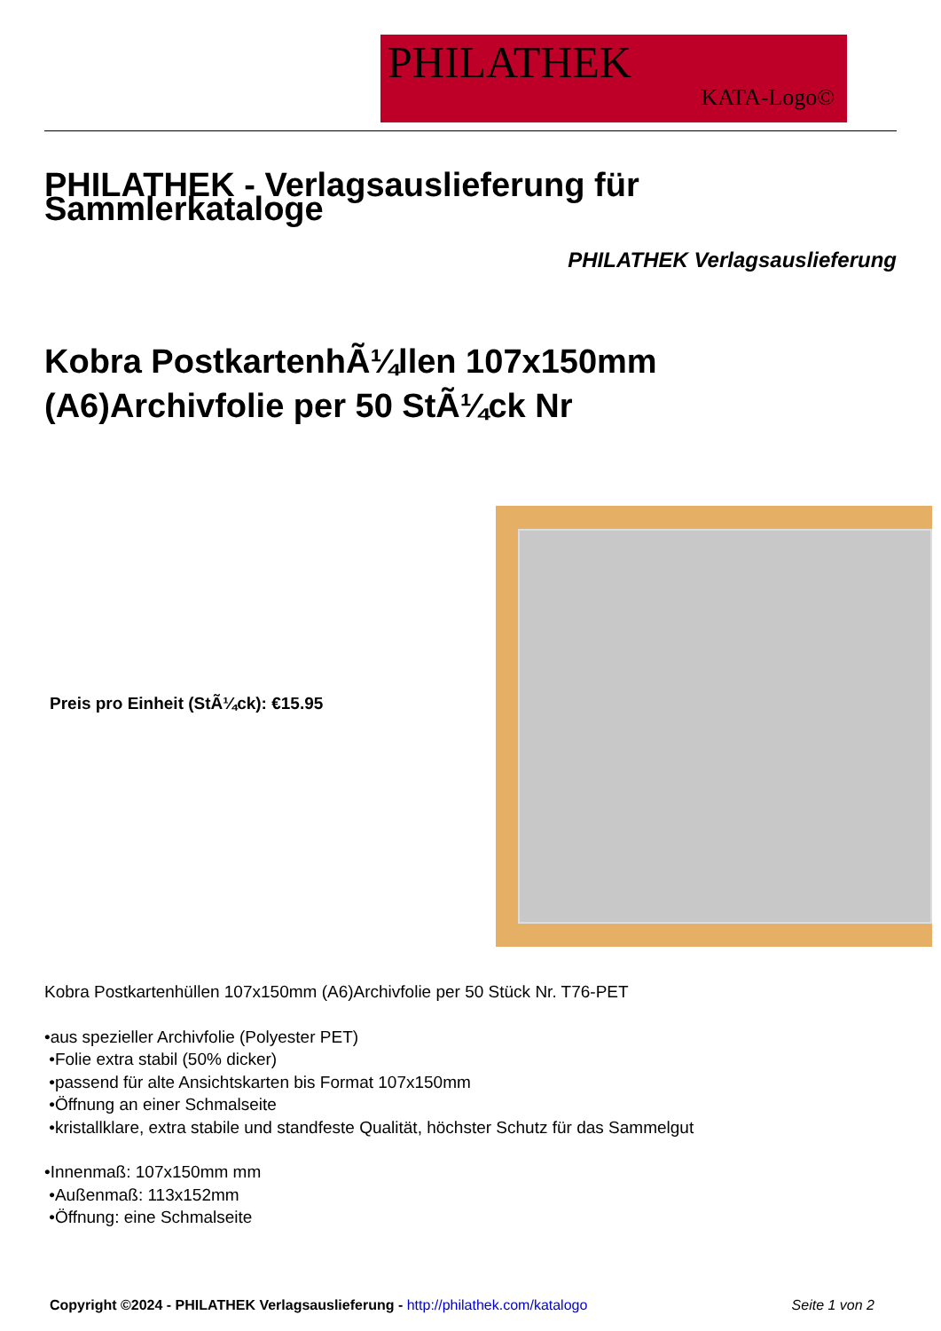PHILATHEK
KATA-Logo©
PHILATHEK - Verlagsauslieferung für Sammlerkataloge
PHILATHEK Verlagsauslieferung
Kobra PostkartenhÃ¼llen 107x150mm (A6)Archivfolie per 50 StÃ¼ck Nr
Preis pro Einheit (StÃ¼ck): €15.95
Kobra Postkartenhüllen 107x150mm (A6)Archivfolie per 50 Stück Nr. T76-PET
•aus spezieller Archivfolie (Polyester PET)
•Folie extra stabil (50% dicker)
•passend für alte Ansichtskarten bis Format 107x150mm
•Öffnung an einer Schmalseite
•kristallklare, extra stabile und standfeste Qualität, höchster Schutz für das Sammelgut
•Innenmaß: 107x150mm mm
•Außenmaß: 113x152mm
•Öffnung: eine Schmalseite
Copyright ©2024 - PHILATHEK Verlagsauslieferung - http://philathek.com/katalogo Seite 1 von 2